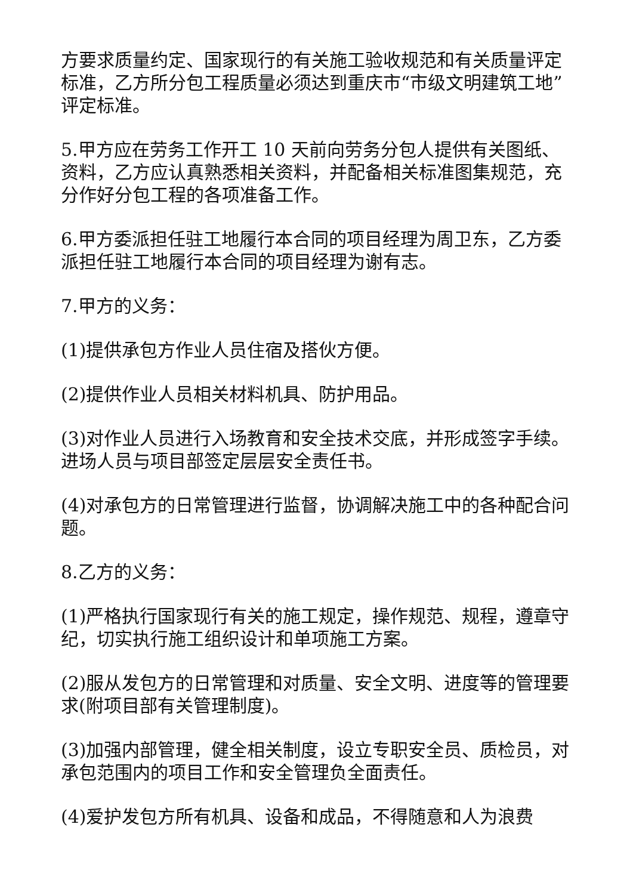方要求质量约定、国家现行的有关施工验收规范和有关质量评定标准，乙方所分包工程质量必须达到重庆市“市级文明建筑工地”评定标准。
5.甲方应在劳务工作开工 10 天前向劳务分包人提供有关图纸、资料，乙方应认真熟悉相关资料，并配备相关标准图集规范，充分作好分包工程的各项准备工作。
6.甲方委派担任驻工地履行本合同的项目经理为周卫东，乙方委派担任驻工地履行本合同的项目经理为谢有志。
7.甲方的义务：
(1)提供承包方作业人员住宿及搭伙方便。
(2)提供作业人员相关材料机具、防护用品。
(3)对作业人员进行入场教育和安全技术交底，并形成签字手续。进场人员与项目部签定层层安全责任书。
(4)对承包方的日常管理进行监督，协调解决施工中的各种配合问题。
8.乙方的义务：
(1)严格执行国家现行有关的施工规定，操作规范、规程，遵章守纪，切实执行施工组织设计和单项施工方案。
(2)服从发包方的日常管理和对质量、安全文明、进度等的管理要求(附项目部有关管理制度)。
(3)加强内部管理，健全相关制度，设立专职安全员、质检员，对承包范围内的项目工作和安全管理负全面责任。
(4)爱护发包方所有机具、设备和成品，不得随意和人为浪费